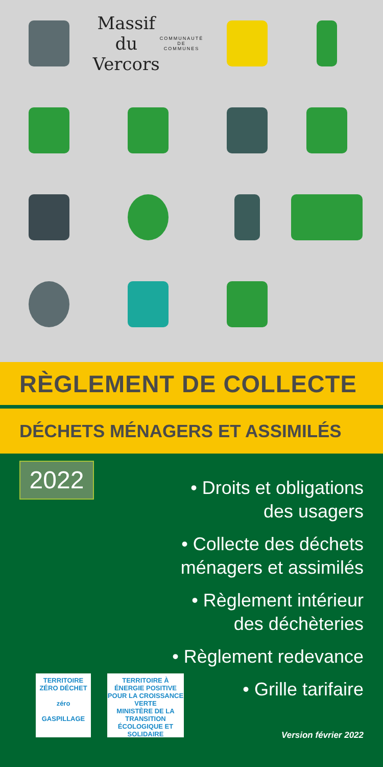Massif du Vercors COMMUNAUTÉ DE COMMUNES
RÈGLEMENT DE COLLECTE
DÉCHETS MÉNAGERS ET ASSIMILÉS
2022
• Droits et obligations
des usagers
• Collecte des déchets
ménagers et assimilés
• Règlement intérieur
des déchèteries
• Règlement redevance
• Grille tarifaire
TERRITOIRE ZÉRO DÉCHET
zéro
GASPILLAGE
TERRITOIRE À ÉNERGIE POSITIVE
POUR LA CROISSANCE VERTE
MINISTÈRE DE LA TRANSITION ÉCOLOGIQUE ET SOLIDAIRE
Version février 2022